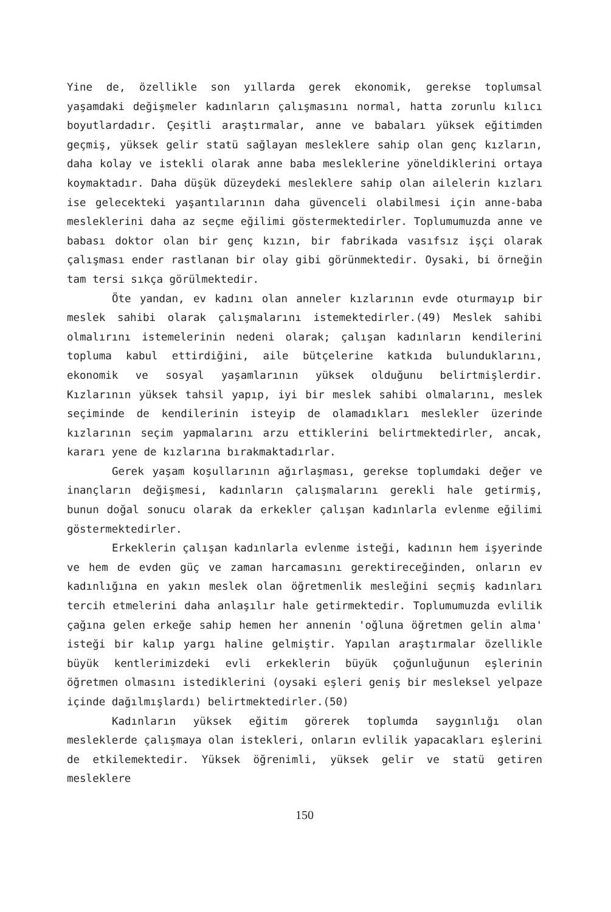Yine de, özellikle son yıllarda gerek ekonomik, gerekse toplumsal yaşamdaki değişmeler kadınların çalışmasını normal, hatta zorunlu kılıcı boyutlardadır. Çeşitli araştırmalar, anne ve babaları yüksek eğitimden geçmiş, yüksek gelir statü sağlayan mesleklere sahip olan genç kızların, daha kolay ve istekli olarak anne baba mesleklerine yöneldiklerini ortaya koymaktadır. Daha düşük düzeydeki mesleklere sahip olan ailelerin kızları ise gelecekteki yaşantılarının daha güvenceli olabilmesi için anne-baba mesleklerini daha az seçme eğilimi göstermektedirler. Toplumumuzda anne ve babası doktor olan bir genç kızın, bir fabrikada vasıfsız işçi olarak çalışması ender rastlanan bir olay gibi görünmektedir. Oysaki, bi örneğin tam tersi sıkça görülmektedir.
Öte yandan, ev kadını olan anneler kızlarının evde oturmayıp bir meslek sahibi olarak çalışmalarını istemektedirler.(49) Meslek sahibi olmalırını istemelerinin nedeni olarak; çalışan kadınların kendilerini topluma kabul ettirdiğini, aile bütçelerine katkıda bulunduklarını, ekonomik ve sosyal yaşamlarının yüksek olduğunu belirtmişlerdir. Kızlarının yüksek tahsil yapıp, iyi bir meslek sahibi olmalarını, meslek seçiminde de kendilerinin isteyip de olamadıkları meslekler üzerinde kızlarının seçim yapmalarını arzu ettiklerini belirtmektedirler, ancak, kararı yene de kızlarına bırakmaktadırlar.
Gerek yaşam koşullarının ağırlaşması, gerekse toplumdaki değer ve inançların değişmesi, kadınların çalışmalarını gerekli hale getirmiş, bunun doğal sonucu olarak da erkekler çalışan kadınlarla evlenme eğilimi göstermektedirler.
Erkeklerin çalışan kadınlarla evlenme isteği, kadının hem işyerinde ve hem de evden güç ve zaman harcamasını gerektireceğinden, onların ev kadınlığına en yakın meslek olan öğretmenlik mesleğini seçmiş kadınları tercih etmelerini daha anlaşılır hale getirmektedir. Toplumumuzda evlilik çağına gelen erkeğe sahip hemen her annenin 'oğluna öğretmen gelin alma' isteği bir kalıp yargı haline gelmiştir. Yapılan araştırmalar özellikle büyük kentlerimizdeki evli erkeklerin büyük çoğunluğunun eşlerinin öğretmen olmasını istediklerini (oysaki eşleri geniş bir mesleksel yelpaze içinde dağılmışlardı) belirtmektedirler.(50)
Kadınların yüksek eğitim görerek toplumda saygınlığı olan mesleklerde çalışmaya olan istekleri, onların evlilik yapacakları eşlerini de etkilemektedir. Yüksek öğrenimli, yüksek gelir ve statü getiren mesleklere
150